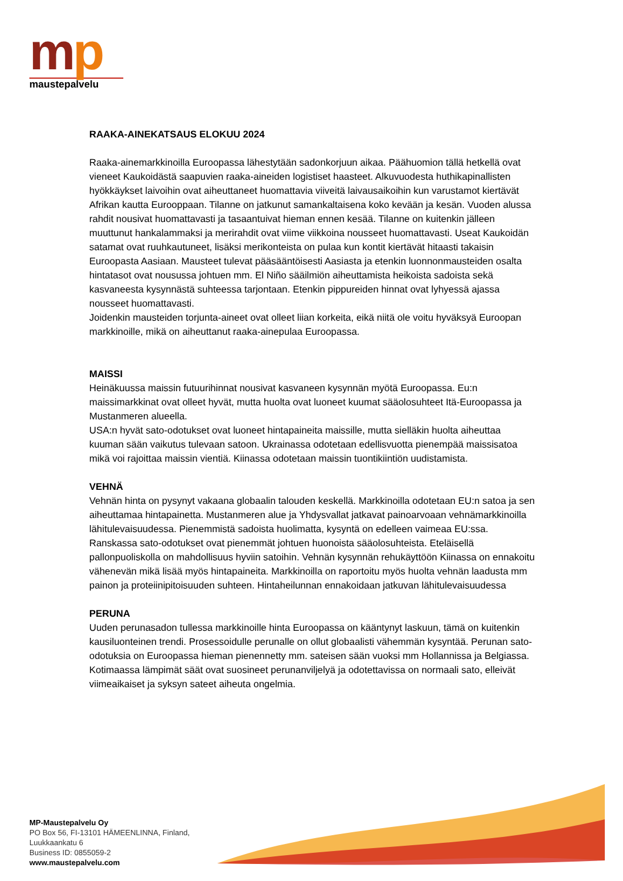mp
maustepalvelu
RAAKA-AINEKATSAUS ELOKUU 2024
Raaka-ainemarkkinoilla Euroopassa lähestytään sadonkorjuun aikaa. Päähuomion tällä hetkellä ovat vieneet Kaukoidästä saapuvien raaka-aineiden logistiset haasteet. Alkuvuodesta huthikapinallisten hyökkäykset laivoihin ovat aiheuttaneet huomattavia viiveitä laivausaikoihin kun varustamot kiertävät Afrikan kautta Eurooppaan. Tilanne on jatkunut samankaltaisena koko kevään ja kesän. Vuoden alussa rahdit nousivat huomattavasti ja tasaantuivat hieman ennen kesää. Tilanne on kuitenkin jälleen muuttunut hankalammaksi ja merirahdit ovat viime viikkoina nousseet huomattavasti. Useat Kaukoidän satamat ovat ruuhkautuneet, lisäksi merikonteista on pulaa kun kontit kiertävät hitaasti takaisin Euroopasta Aasiaan. Mausteet tulevat pääsääntöisesti Aasiasta ja etenkin luonnonmausteiden osalta hintatasot ovat nousussa johtuen mm. El Niño sääilmiön aiheuttamista heikoista sadoista sekä kasvaneesta kysynnästä suhteessa tarjontaan. Etenkin pippureiden hinnat ovat lyhyessä ajassa nousseet huomattavasti.
Joidenkin mausteiden torjunta-aineet ovat olleet liian korkeita, eikä niitä ole voitu hyväksyä Euroopan markkinoille, mikä on aiheuttanut raaka-ainepulaa Euroopassa.
MAISSI
Heinäkuussa maissin futuurihinnat nousivat kasvaneen kysynnän myötä Euroopassa. Eu:n maissimarkkinat ovat olleet hyvät, mutta huolta ovat luoneet kuumat sääolosuhteet Itä-Euroopassa ja Mustanmeren alueella.
USA:n hyvät sato-odotukset ovat luoneet hintapaineita maissille, mutta sielläkin huolta aiheuttaa kuuman sään vaikutus tulevaan satoon. Ukrainassa odotetaan edellisvuotta pienempää maissisatoa mikä voi rajoittaa maissin vientiä. Kiinassa odotetaan maissin tuontikiintiön uudistamista.
VEHNÄ
Vehnän hinta on pysynyt vakaana globaalin talouden keskellä. Markkinoilla odotetaan EU:n satoa ja sen aiheuttamaa hintapainetta. Mustanmeren alue ja Yhdysvallat jatkavat painoarvoaan vehnämarkkinoilla lähitulevaisuudessa. Pienemmistä sadoista huolimatta, kysyntä on edelleen vaimeaa EU:ssa. Ranskassa sato-odotukset ovat pienemmät johtuen huonoista sääolosuhteista. Eteläisellä pallonpuoliskolla on mahdollisuus hyviin satoihin. Vehnän kysynnän rehukäyttöön Kiinassa on ennakoitu vähenevän mikä lisää myös hintapaineita. Markkinoilla on raportoitu myös huolta vehnän laadusta mm painon ja proteiinipitoisuuden suhteen. Hintaheilunnan ennakoidaan jatkuvan lähitulevaisuudessa
PERUNA
Uuden perunasadon tullessa markkinoille hinta Euroopassa on kääntynyt laskuun, tämä on kuitenkin kausiluonteinen trendi. Prosessoidulle perunalle on ollut globaalisti vähemmän kysyntää. Perunan sato-odotuksia on Euroopassa hieman pienennetty mm. sateisen sään vuoksi mm Hollannissa ja Belgiassa. Kotimaassa lämpimät säät ovat suosineet perunanviljelyä ja odotettavissa on normaali sato, elleivät viimeaikaiset ja syksyn sateet aiheuta ongelmia.
MP-Maustepalvelu Oy
PO Box 56, FI-13101 HÄMEENLINNA, Finland,
Luukkaankatu 6
Business ID: 0855059-2
www.maustepalvelu.com